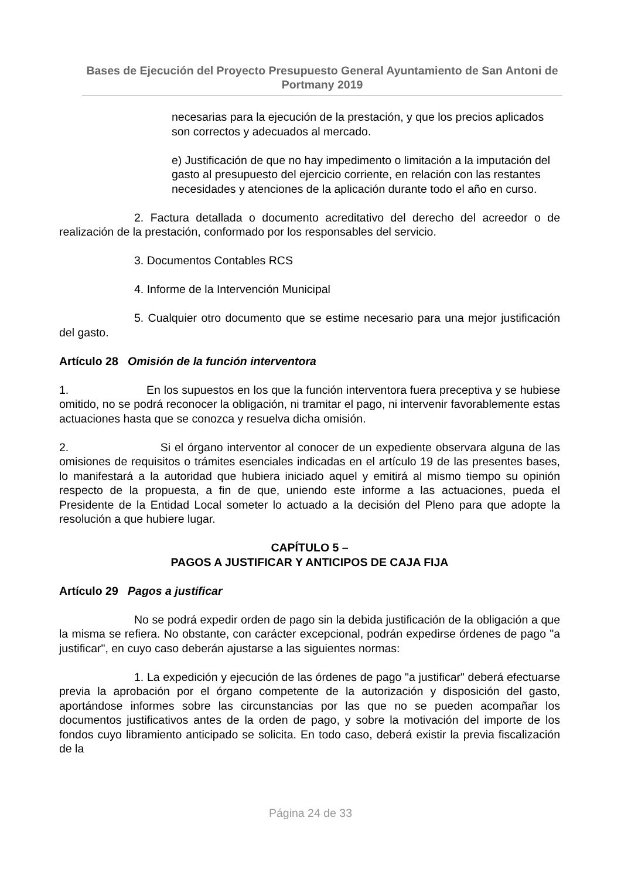Bases de Ejecución del Proyecto Presupuesto General Ayuntamiento de San Antoni de Portmany 2019
necesarias para la ejecución de la prestación, y que los precios aplicados son correctos y adecuados al mercado.
e) Justificación de que no hay impedimento o limitación a la imputación del gasto al presupuesto del ejercicio corriente, en relación con las restantes necesidades y atenciones de la aplicación durante todo el año en curso.
2. Factura detallada o documento acreditativo del derecho del acreedor o de realización de la prestación, conformado por los responsables del servicio.
3. Documentos Contables RCS
4. Informe de la Intervención Municipal
5. Cualquier otro documento que se estime necesario para una mejor justificación del gasto.
Artículo 28 Omisión de la función interventora
1. En los supuestos en los que la función interventora fuera preceptiva y se hubiese omitido, no se podrá reconocer la obligación, ni tramitar el pago, ni intervenir favorablemente estas actuaciones hasta que se conozca y resuelva dicha omisión.
2. Si el órgano interventor al conocer de un expediente observara alguna de las omisiones de requisitos o trámites esenciales indicadas en el artículo 19 de las presentes bases, lo manifestará a la autoridad que hubiera iniciado aquel y emitirá al mismo tiempo su opinión respecto de la propuesta, a fin de que, uniendo este informe a las actuaciones, pueda el Presidente de la Entidad Local someter lo actuado a la decisión del Pleno para que adopte la resolución a que hubiere lugar.
CAPÍTULO 5 –
PAGOS A JUSTIFICAR Y ANTICIPOS DE CAJA FIJA
Artículo 29 Pagos a justificar
No se podrá expedir orden de pago sin la debida justificación de la obligación a que la misma se refiera. No obstante, con carácter excepcional, podrán expedirse órdenes de pago "a justificar", en cuyo caso deberán ajustarse a las siguientes normas:
1. La expedición y ejecución de las órdenes de pago "a justificar" deberá efectuarse previa la aprobación por el órgano competente de la autorización y disposición del gasto, aportándose informes sobre las circunstancias por las que no se pueden acompañar los documentos justificativos antes de la orden de pago, y sobre la motivación del importe de los fondos cuyo libramiento anticipado se solicita. En todo caso, deberá existir la previa fiscalización de la
Página 24 de 33